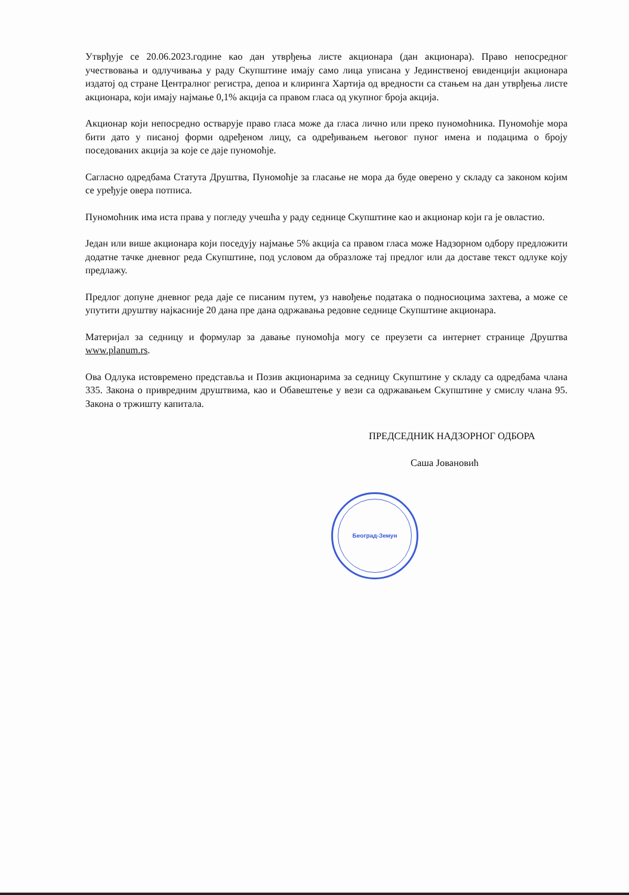Београд-Земун
Утврђује се 20.06.2023.године као дан утврђења листе акционара (дан акционара). Право непосредног учествовања и одлучивања у раду Скупштине имају само лица уписана у Јединственој евиденцији акционара издатој од стране Централног регистра, депоа и клиринга Хартија од вредности са стањем на дан утврђења листе акционара, који имају најмање 0,1% акција са правом гласа од укупног броја акција.
Акционар који непосредно остварује право гласа може да гласа лично или преко пуномоћника. Пуномоћје мора бити дато у писаној форми одређеном лицу, са одређивањем његовог пуног имена и подацима о броју поседованих акција за које се даје пуномоћје.
Сагласно одредбама Статута Друштва, Пуномоћје за гласање не мора да буде оверено у складу са законом којим се уређује овера потписа.
Пуномоћник има иста права у погледу учешћа у раду седнице Скупштине као и акционар који га је овластио.
Један или више акционара који поседују најмање 5% акција са правом гласа може Надзорном одбору предложити додатне тачке дневног реда Скупштине, под условом да образложе тај предлог или да доставе текст одлуке коју предлажу.
Предлог допуне дневног реда даје се писаним путем, уз навођење података о подносиоцима захтева, а може се упутити друштву најкасније 20 дана пре дана одржавања редовне седнице Скупштине акционара.
Материјал за седницу и формулар за давање пуномоћја могу се преузети са интернет странице Друштва www.planum.rs.
Ова Одлука истовремено представља и Позив акционарима за седницу Скупштине у складу са одредбама члана 335. Закона о привредним друштвима, као и Обавештење у вези са одржавањем Скупштине у смислу члана 95. Закона о тржишту капитала.
ПРЕДСЕДНИК НАДЗОРНОГ ОДБОРА
Саша Јовановић